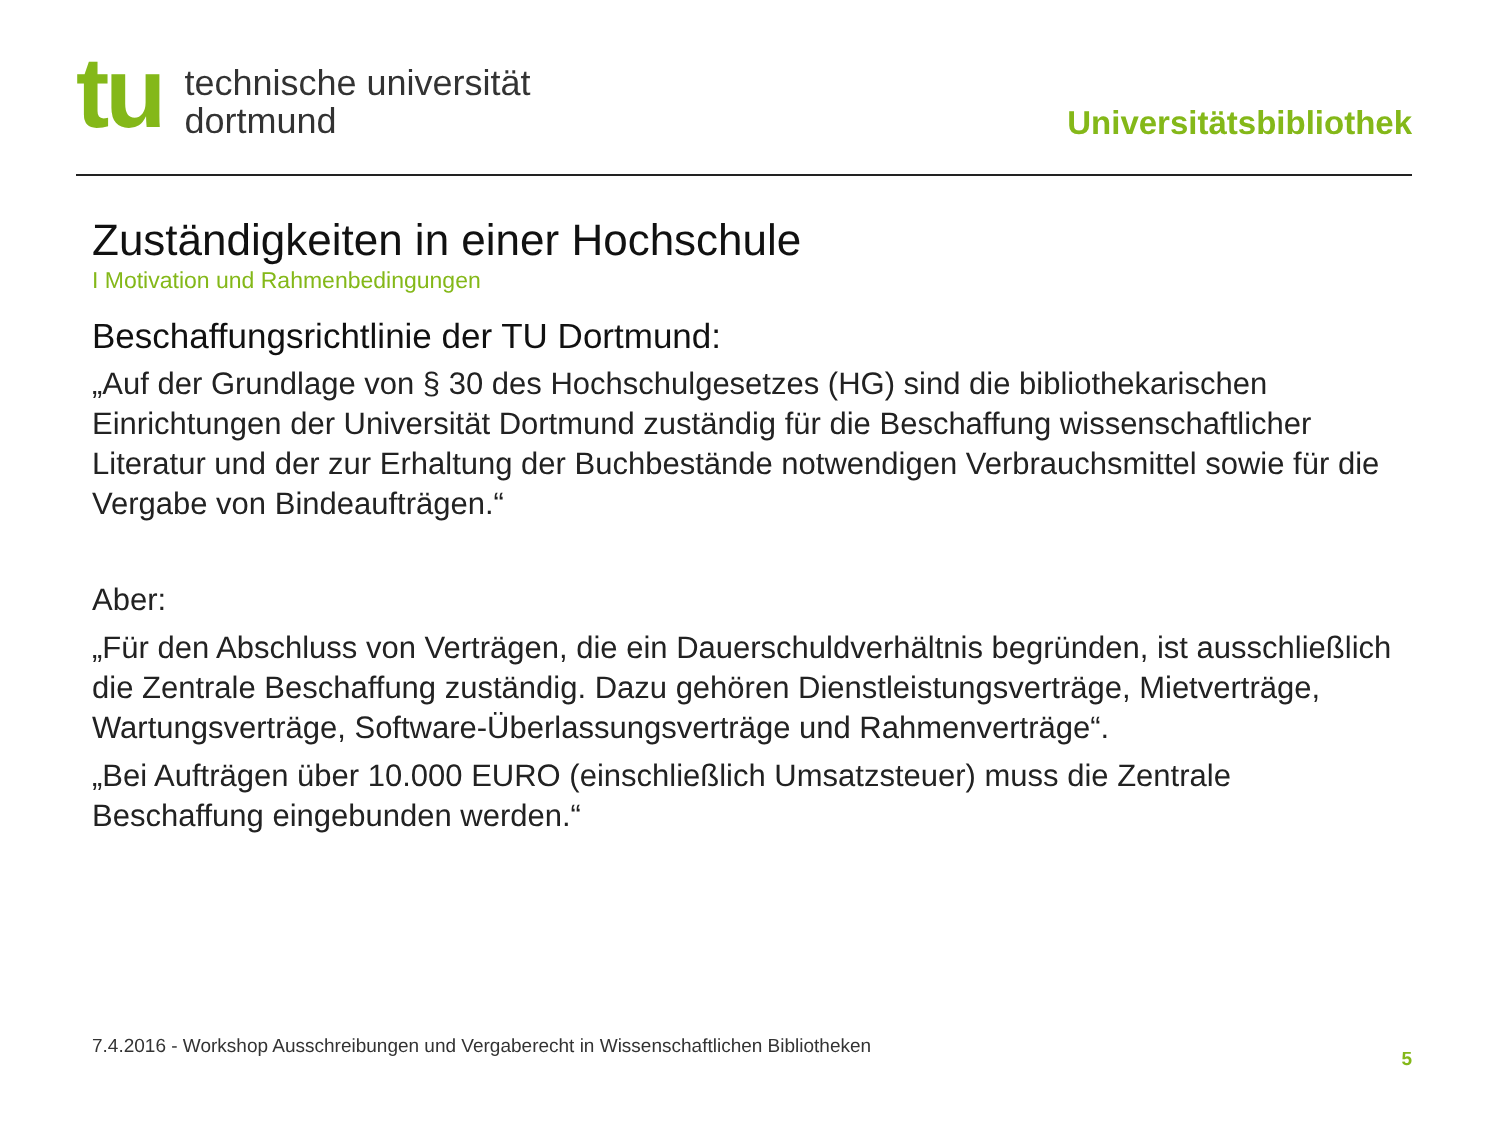tu
technische universität
dortmund
Universitätsbibliothek
Zuständigkeiten in einer Hochschule
I Motivation und Rahmenbedingungen
Beschaffungsrichtlinie der TU Dortmund:
„Auf der Grundlage von § 30 des Hochschulgesetzes (HG) sind die bibliothekarischen Einrichtungen der Universität Dortmund zuständig für die Beschaffung wissenschaftlicher Literatur und der zur Erhaltung der Buchbestände notwendigen Verbrauchsmittel sowie für die Vergabe von Bindeaufträgen.“
Aber:
„Für den Abschluss von Verträgen, die ein Dauerschuldverhältnis begründen, ist ausschließlich die Zentrale Beschaffung zuständig. Dazu gehören Dienstleistungsverträge, Mietverträge, Wartungsverträge, Software-Überlassungsverträge und Rahmenverträge“.
„Bei Aufträgen über 10.000 EURO (einschließlich Umsatzsteuer) muss die Zentrale Beschaffung eingebunden werden.“
7.4.2016 - Workshop Ausschreibungen und Vergaberecht in Wissenschaftlichen Bibliotheken
5